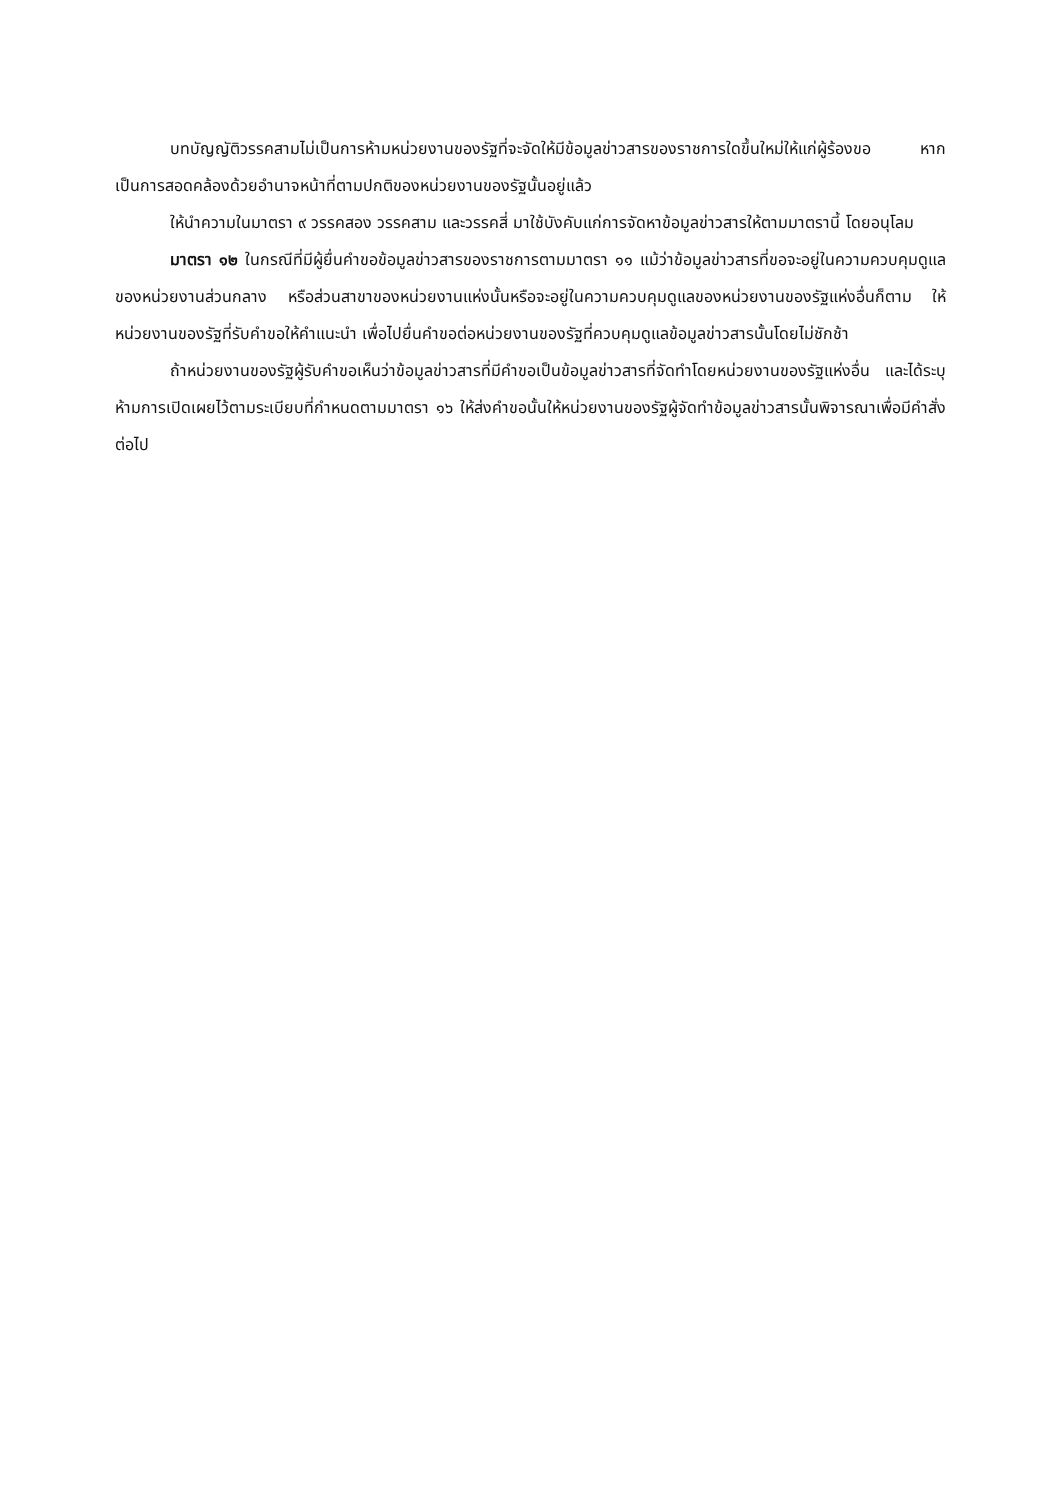บทบัญญัติวรรคสามไม่เป็นการห้ามหน่วยงานของรัฐที่จะจัดให้มีข้อมูลข่าวสารของราชการใดขึ้นใหม่ให้แก่ผู้ร้องขอ หากเป็นการสอดคล้องด้วยอำนาจหน้าที่ตามปกติของหน่วยงานของรัฐนั้นอยู่แล้ว
ให้นำความในมาตรา ๙ วรรคสอง วรรคสาม และวรรคสี่ มาใช้บังคับแก่การจัดหาข้อมูลข่าวสารให้ตามมาตรานี้ โดยอนุโลม
มาตรา ๑๒ ในกรณีที่มีผู้ยื่นคำขอข้อมูลข่าวสารของราชการตามมาตรา ๑๑ แม้ว่าข้อมูลข่าวสารที่ขอจะอยู่ในความควบคุมดูแลของหน่วยงานส่วนกลาง หรือส่วนสาขาของหน่วยงานแห่งนั้นหรือจะอยู่ในความควบคุมดูแลของหน่วยงานของรัฐแห่งอื่นก็ตาม ให้หน่วยงานของรัฐที่รับคำขอให้คำแนะนำ เพื่อไปยื่นคำขอต่อหน่วยงานของรัฐที่ควบคุมดูแลข้อมูลข่าวสารนั้นโดยไม่ชักช้า
ถ้าหน่วยงานของรัฐผู้รับคำขอเห็นว่าข้อมูลข่าวสารที่มีคำขอเป็นข้อมูลข่าวสารที่จัดทำโดยหน่วยงานของรัฐแห่งอื่น และได้ระบุห้ามการเปิดเผยไว้ตามระเบียบที่กำหนดตามมาตรา ๑๖ ให้ส่งคำขอนั้นให้หน่วยงานของรัฐผู้จัดทำข้อมูลข่าวสารนั้นพิจารณาเพื่อมีคำสั่งต่อไป